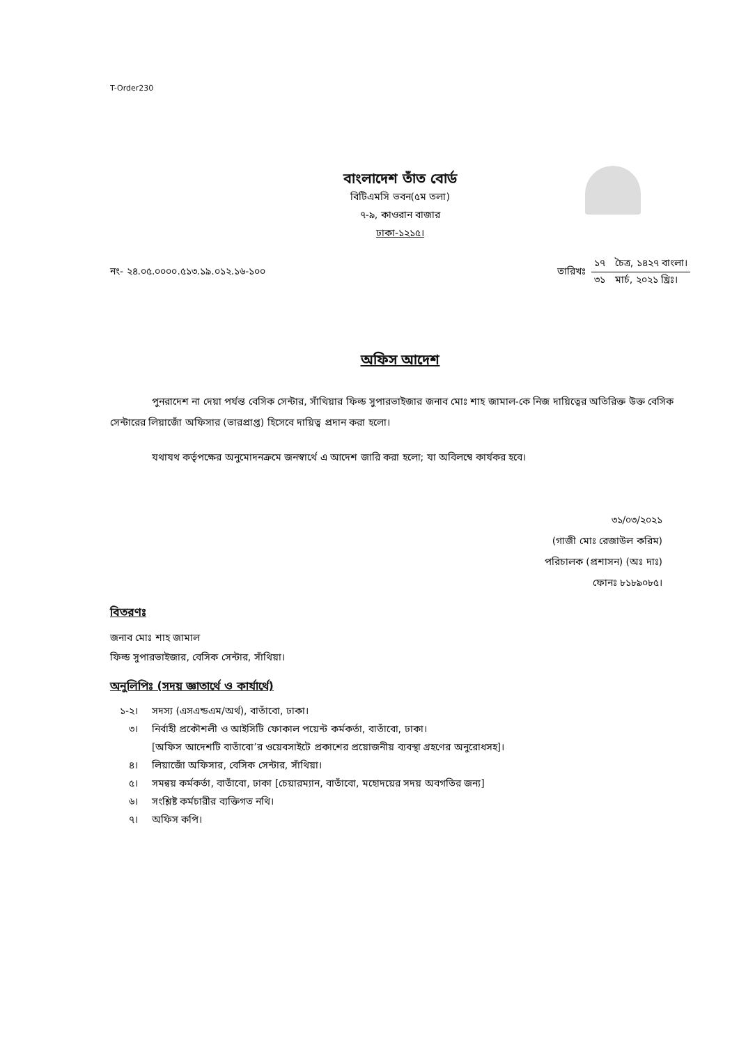T-Order230
বাংলাদেশ তাঁত বোর্ড
বিটিএমসি ভবন(৫ম তলা)
৭-৯, কাওরান বাজার
ঢাকা-১২১৫।
নং- ২৪.০৫.০০০০.৫১৩.১৯.০১২.১৬-১০০
তারিখঃ
১৭ চৈত্র, ১৪২৭ বাংলা।
৩১ মার্চ, ২০২১ খ্রিঃ।
অফিস আদেশ
পুনরাদেশ না দেয়া পর্যন্ত বেসিক সেন্টার, সাঁথিয়ার ফিল্ড সুপারভাইজার জনাব মোঃ শাহ জামাল-কে নিজ দায়িত্বের অতিরিক্ত উক্ত বেসিক সেন্টারের লিয়াজোঁ অফিসার (ভারপ্রাপ্ত) হিসেবে দায়িত্ব প্রদান করা হলো।
যথাযথ কর্তৃপক্ষের অনুমোদনক্রমে জনস্বার্থে এ আদেশ জারি করা হলো; যা অবিলম্বে কার্যকর হবে।
৩১/০৩/২০২১
(গাজী মোঃ রেজাউল করিম)
পরিচালক (প্রশাসন) (অঃ দাঃ)
ফোনঃ ৮১৮৯০৮৫।
বিতরণঃ
জনাব মোঃ শাহ জামাল
ফিল্ড সুপারভাইজার, বেসিক সেন্টার, সাঁথিয়া।
অনুলিপিঃ (সদয় জ্ঞাতার্থে ও কার্যার্থে)
| ১-২। | সদস্য (এসএন্ডএম/অর্থ), বাতাঁবো, ঢাকা। |
| ৩। | নির্বাহী প্রকৌশলী ও আইসিটি ফোকাল পয়েন্ট কর্মকর্তা, বাতাঁবো, ঢাকা। [অফিস আদেশটি বাতাঁবো’র ওয়েবসাইটে প্রকাশের প্রয়োজনীয় ব্যবস্থা গ্রহণের অনুরোধসহ]। |
| ৪। | লিয়াজোঁ অফিসার, বেসিক সেন্টার, সাঁথিয়া। |
| ৫। | সমন্বয় কর্মকর্তা, বাতাঁবো, ঢাকা [চেয়ারম্যান, বাতাঁবো, মহোদয়ের সদয় অবগতির জন্য] |
| ৬। | সংশ্লিষ্ট কর্মচারীর ব্যক্তিগত নথি। |
| ৭। | অফিস কপি। |